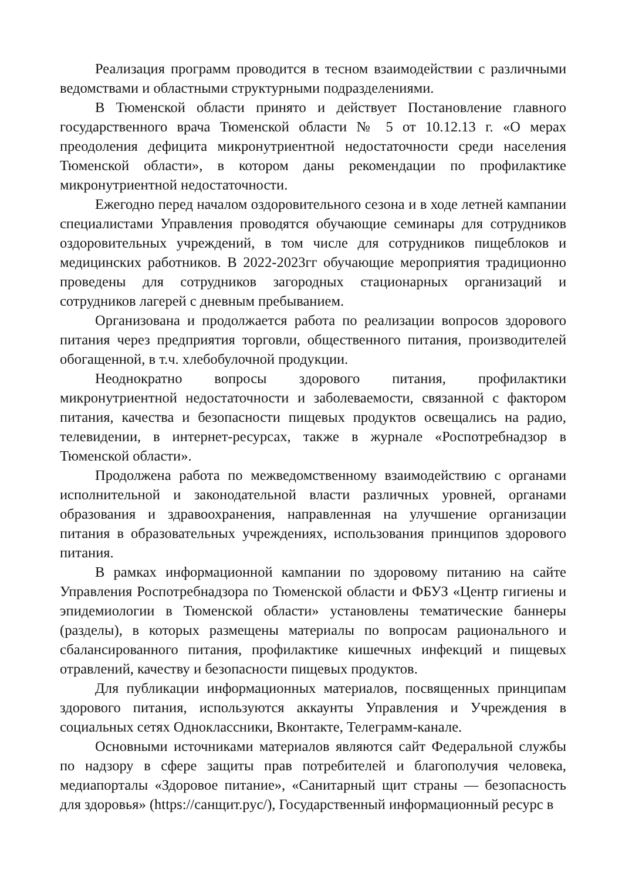Реализация программ проводится в тесном взаимодействии с различными ведомствами и областными структурными подразделениями.
В Тюменской области принято и действует Постановление главного государственного врача Тюменской области № 5 от 10.12.13 г. «О мерах преодоления дефицита микронутриентной недостаточности среди населения Тюменской области», в котором даны рекомендации по профилактике микронутриентной недостаточности.
Ежегодно перед началом оздоровительного сезона и в ходе летней кампании специалистами Управления проводятся обучающие семинары для сотрудников оздоровительных учреждений, в том числе для сотрудников пищеблоков и медицинских работников. В 2022-2023гг обучающие мероприятия традиционно проведены для сотрудников загородных стационарных организаций и сотрудников лагерей с дневным пребыванием.
Организована и продолжается работа по реализации вопросов здорового питания через предприятия торговли, общественного питания, производителей обогащенной, в т.ч. хлебобулочной продукции.
Неоднократно вопросы здорового питания, профилактики микронутриентной недостаточности и заболеваемости, связанной с фактором питания, качества и безопасности пищевых продуктов освещались на радио, телевидении, в интернет-ресурсах, также в журнале «Роспотребнадзор в Тюменской области».
Продолжена работа по межведомственному взаимодействию с органами исполнительной и законодательной власти различных уровней, органами образования и здравоохранения, направленная на улучшение организации питания в образовательных учреждениях, использования принципов здорового питания.
В рамках информационной кампании по здоровому питанию на сайте Управления Роспотребнадзора по Тюменской области и ФБУЗ «Центр гигиены и эпидемиологии в Тюменской области» установлены тематические баннеры (разделы), в которых размещены материалы по вопросам рационального и сбалансированного питания, профилактике кишечных инфекций и пищевых отравлений, качеству и безопасности пищевых продуктов.
Для публикации информационных материалов, посвященных принципам здорового питания, используются аккаунты Управления и Учреждения в социальных сетях Одноклассники, Вконтакте, Телеграмм-канале.
Основными источниками материалов являются сайт Федеральной службы по надзору в сфере защиты прав потребителей и благополучия человека, медиапорталы «Здоровое питание», «Санитарный щит страны — безопасность для здоровья» (https://санщит.рус/), Государственный информационный ресурс в